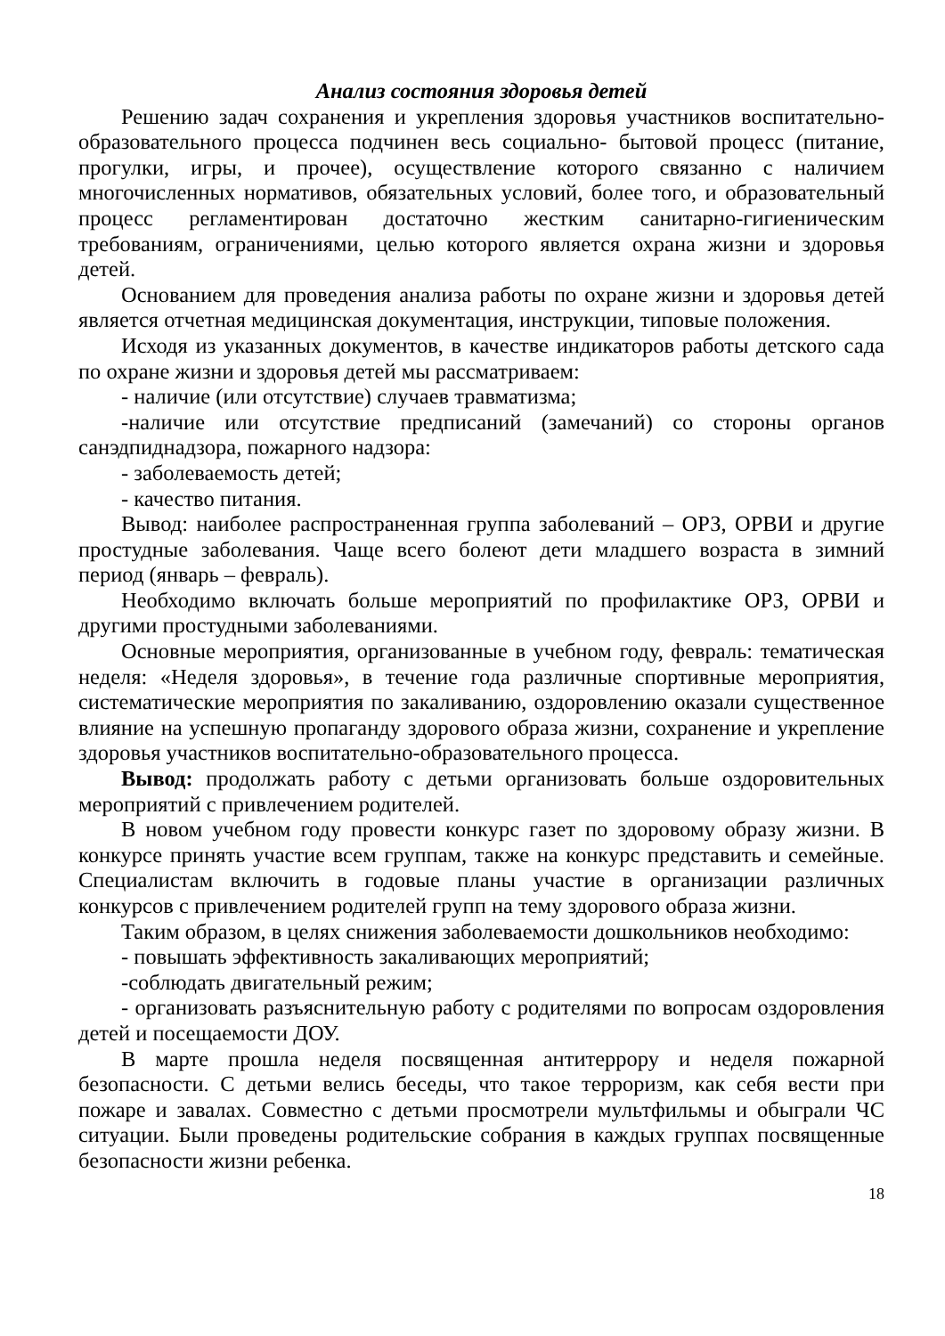Анализ состояния здоровья детей
Решению задач сохранения и укрепления здоровья участников воспитательно-образовательного процесса подчинен весь социально- бытовой процесс (питание, прогулки, игры, и прочее), осуществление которого связанно с наличием многочисленных нормативов, обязательных условий, более того, и образовательный процесс регламентирован достаточно жестким санитарно-гигиеническим требованиям, ограничениями, целью которого является охрана жизни и здоровья детей.
Основанием для проведения анализа работы по охране жизни и здоровья детей является отчетная медицинская документация, инструкции, типовые положения.
Исходя из указанных документов, в качестве индикаторов работы детского сада по охране жизни и здоровья детей мы рассматриваем:
- наличие (или отсутствие) случаев травматизма;
-наличие или отсутствие предписаний (замечаний) со стороны органов санэдпиднадзора, пожарного надзора:
- заболеваемость детей;
- качество питания.
Вывод: наиболее распространенная группа заболеваний – ОРЗ, ОРВИ и другие простудные заболевания. Чаще всего болеют дети младшего возраста в зимний период (январь – февраль).
Необходимо включать больше мероприятий по профилактике ОРЗ, ОРВИ и другими простудными заболеваниями.
Основные мероприятия, организованные в учебном году, февраль: тематическая неделя: «Неделя здоровья», в течение года различные спортивные мероприятия, систематические мероприятия по закаливанию, оздоровлению оказали существенное влияние на успешную пропаганду здорового образа жизни, сохранение и укрепление здоровья участников воспитательно-образовательного процесса.
Вывод: продолжать работу с детьми организовать больше оздоровительных мероприятий с привлечением родителей.
В новом учебном году провести конкурс газет по здоровому образу жизни. В конкурсе принять участие всем группам, также на конкурс представить и семейные. Специалистам включить в годовые планы участие в организации различных конкурсов с привлечением родителей групп на тему здорового образа жизни.
Таким образом, в целях снижения заболеваемости дошкольников необходимо:
- повышать эффективность закаливающих мероприятий;
-соблюдать двигательный режим;
- организовать разъяснительную работу с родителями по вопросам оздоровления детей и посещаемости ДОУ.
В марте прошла неделя посвященная антитеррору и неделя пожарной безопасности. С детьми велись беседы, что такое терроризм, как себя вести при пожаре и завалах. Совместно с детьми просмотрели мультфильмы и обыграли ЧС ситуации. Были проведены родительские собрания в каждых группах посвященные безопасности жизни ребенка.
18